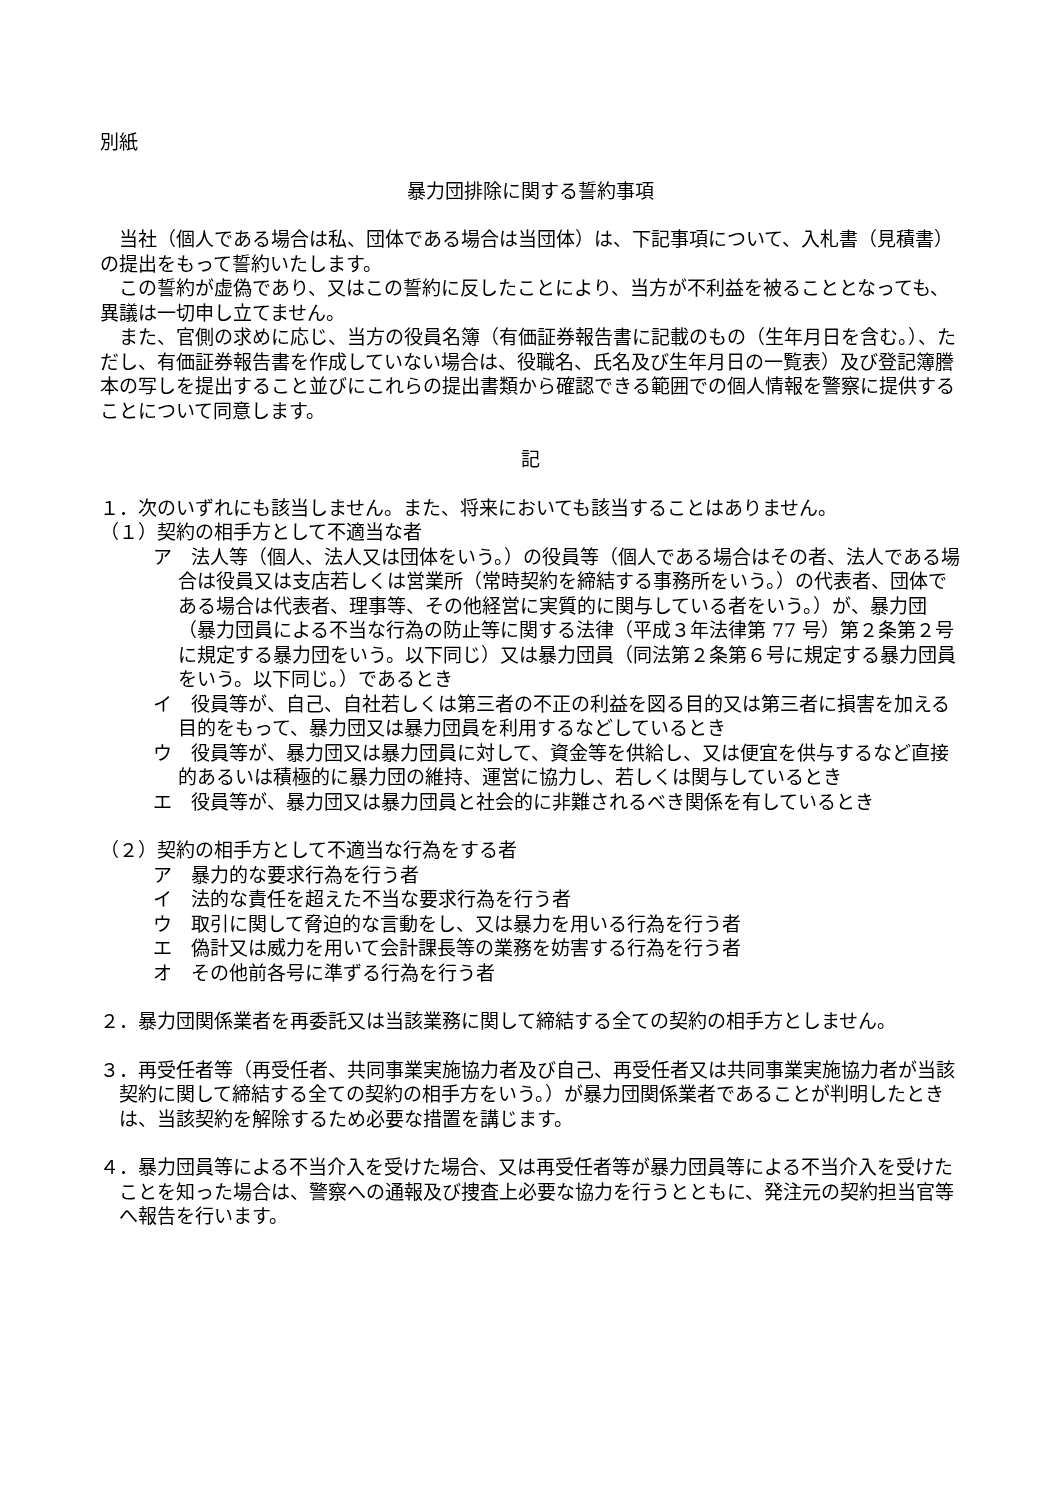別紙
暴力団排除に関する誓約事項
当社（個人である場合は私、団体である場合は当団体）は、下記事項について、入札書（見積書）の提出をもって誓約いたします。
この誓約が虚偽であり、又はこの誓約に反したことにより、当方が不利益を被ることとなっても、異議は一切申し立てません。
また、官側の求めに応じ、当方の役員名簿（有価証券報告書に記載のもの（生年月日を含む。）、ただし、有価証券報告書を作成していない場合は、役職名、氏名及び生年月日の一覧表）及び登記簿謄本の写しを提出すること並びにこれらの提出書類から確認できる範囲での個人情報を警察に提供することについて同意します。
記
１．次のいずれにも該当しません。また、将来においても該当することはありません。
（１）契約の相手方として不適当な者
ア　法人等（個人、法人又は団体をいう。）の役員等（個人である場合はその者、法人である場合は役員又は支店若しくは営業所（常時契約を締結する事務所をいう。）の代表者、団体である場合は代表者、理事等、その他経営に実質的に関与している者をいう。）が、暴力団（暴力団員による不当な行為の防止等に関する法律（平成３年法律第 77 号）第２条第２号に規定する暴力団をいう。以下同じ）又は暴力団員（同法第２条第６号に規定する暴力団員をいう。以下同じ。）であるとき
イ　役員等が、自己、自社若しくは第三者の不正の利益を図る目的又は第三者に損害を加える目的をもって、暴力団又は暴力団員を利用するなどしているとき
ウ　役員等が、暴力団又は暴力団員に対して、資金等を供給し、又は便宜を供与するなど直接的あるいは積極的に暴力団の維持、運営に協力し、若しくは関与しているとき
エ　役員等が、暴力団又は暴力団員と社会的に非難されるべき関係を有しているとき
（２）契約の相手方として不適当な行為をする者
ア　暴力的な要求行為を行う者
イ　法的な責任を超えた不当な要求行為を行う者
ウ　取引に関して脅迫的な言動をし、又は暴力を用いる行為を行う者
エ　偽計又は威力を用いて会計課長等の業務を妨害する行為を行う者
オ　その他前各号に準ずる行為を行う者
２．暴力団関係業者を再委託又は当該業務に関して締結する全ての契約の相手方としません。
３．再受任者等（再受任者、共同事業実施協力者及び自己、再受任者又は共同事業実施協力者が当該契約に関して締結する全ての契約の相手方をいう。）が暴力団関係業者であることが判明したときは、当該契約を解除するため必要な措置を講じます。
４．暴力団員等による不当介入を受けた場合、又は再受任者等が暴力団員等による不当介入を受けたことを知った場合は、警察への通報及び捜査上必要な協力を行うとともに、発注元の契約担当官等へ報告を行います。